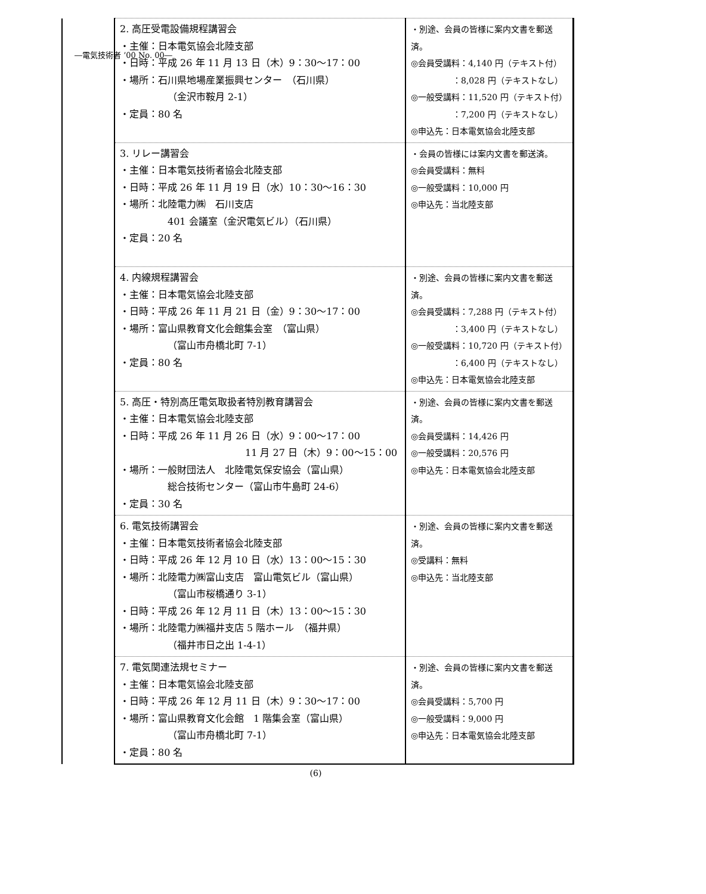―電気技術者 ’00 No. 00―
| | 2. 高圧受電設備規程講習会 ・主催：日本電気協会北陸支部 ・日時：平成 26 年 11 月 13 日（木）9：30～17：00 ・場所：石川県地場産業振興センター （石川県） （金沢市鞍月 2-1） ・定員：80 名 | ・別途、会員の皆様に案内文書を郵送済。 ◎会員受講料：4,140 円（テキスト付） ：8,028 円（テキストなし） ◎一般受講料：11,520 円（テキスト付） ：7,200 円（テキストなし） ◎申込先：日本電気協会北陸支部 |
| | 3. リレー講習会 ・主催：日本電気技術者協会北陸支部 ・日時：平成 26 年 11 月 19 日（水）10：30～16：30 ・場所：北陸電力㈱ 石川支店 401 会議室（金沢電気ビル）（石川県） ・定員：20 名 | ・会員の皆様には案内文書を郵送済。 ◎会員受講料：無料 ◎一般受講料：10,000 円 ◎申込先：当北陸支部 |
| | 4. 内線規程講習会 ・主催：日本電気協会北陸支部 ・日時：平成 26 年 11 月 21 日（金）9：30～17：00 ・場所：富山県教育文化会館集会室 （富山県） （富山市舟橋北町 7-1） ・定員：80 名 | ・別途、会員の皆様に案内文書を郵送済。 ◎会員受講料：7,288 円（テキスト付） ：3,400 円（テキストなし） ◎一般受講料：10,720 円（テキスト付） ：6,400 円（テキストなし） ◎申込先：日本電気協会北陸支部 |
| | 5. 高圧・特別高圧電気取扱者特別教育講習会 ・主催：日本電気協会北陸支部 ・日時：平成 26 年 11 月 26 日（水）9：00～17：00 11 月 27 日（木）9：00～15：00 ・場所：一般財団法人 北陸電気保安協会（富山県） 総合技術センター（富山市牛島町 24-6） ・定員：30 名 | ・別途、会員の皆様に案内文書を郵送済。 ◎会員受講料：14,426 円 ◎一般受講料：20,576 円 ◎申込先：日本電気協会北陸支部 |
| | 6. 電気技術講習会 ・主催：日本電気技術者協会北陸支部 ・日時：平成 26 年 12 月 10 日（水）13：00～15：30 ・場所：北陸電力㈱富山支店 富山電気ビル（富山県） （富山市桜橋通り 3-1） ・日時：平成 26 年 12 月 11 日（木）13：00～15：30 ・場所：北陸電力㈱福井支店 5 階ホール （福井県） （福井市日之出 1-4-1） | ・別途、会員の皆様に案内文書を郵送済。 ◎受講料：無料 ◎申込先：当北陸支部 |
| | 7. 電気関連法規セミナー ・主催：日本電気協会北陸支部 ・日時：平成 26 年 12 月 11 日（木）9：30～17：00 ・場所：富山県教育文化会館 1 階集会室（富山県） （富山市舟橋北町 7-1） ・定員：80 名 | ・別途、会員の皆様に案内文書を郵送済。 ◎会員受講料：5,700 円 ◎一般受講料：9,000 円 ◎申込先：日本電気協会北陸支部 |
(6)